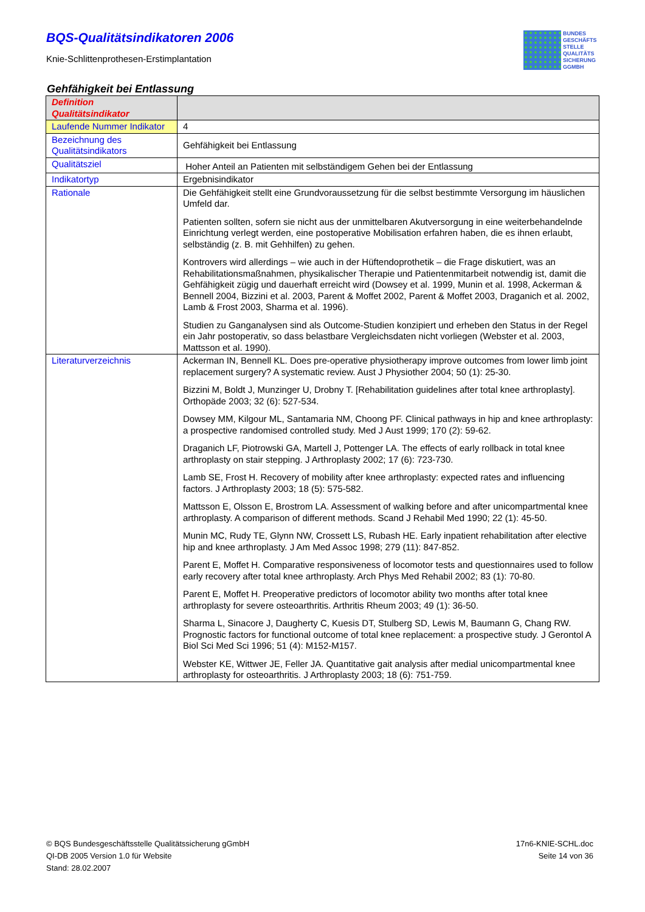BQS-Qualitätsindikatoren 2006
Knie-Schlittenprothesen-Erstimplantation
BUNDES
GESCHÄFTS
STELLE
QUALITÄTS
SICHERUNG
GGMBH
Gehfähigkeit bei Entlassung
| Definition Qualitätsindikator | |
| --- | --- |
| Laufende Nummer Indikator | 4 |
| Bezeichnung des Qualitätsindikators | Gehfähigkeit bei Entlassung |
| Qualitätsziel | Hoher Anteil an Patienten mit selbständigem Gehen bei der Entlassung |
| Indikatortyp | Ergebnisindikator |
| Rationale | Die Gehfähigkeit stellt eine Grundvoraussetzung für die selbst bestimmte Versorgung im häuslichen Umfeld dar. Patienten sollten, sofern sie nicht aus der unmittelbaren Akutversorgung in eine weiterbehandelnde Einrichtung verlegt werden, eine postoperative Mobilisation erfahren haben, die es ihnen erlaubt, selbständig (z. B. mit Gehhilfen) zu gehen. Kontrovers wird allerdings – wie auch in der Hüftendoprothetik – die Frage diskutiert, was an Rehabilitationsmaßnahmen, physikalischer Therapie und Patientenmitarbeit notwendig ist, damit die Gehfähigkeit zügig und dauerhaft erreicht wird (Dowsey et al. 1999, Munin et al. 1998, Ackerman & Bennell 2004, Bizzini et al. 2003, Parent & Moffet 2002, Parent & Moffet 2003, Draganich et al. 2002, Lamb & Frost 2003, Sharma et al. 1996). Studien zu Ganganalysen sind als Outcome-Studien konzipiert und erheben den Status in der Regel ein Jahr postoperativ, so dass belastbare Vergleichsdaten nicht vorliegen (Webster et al. 2003, Mattsson et al. 1990). |
| Literaturverzeichnis | Ackerman IN, Bennell KL. Does pre-operative physiotherapy improve outcomes from lower limb joint replacement surgery? A systematic review. Aust J Physiother 2004; 50 (1): 25-30. Bizzini M, Boldt J, Munzinger U, Drobny T. [Rehabilitation guidelines after total knee arthroplasty]. Orthopäde 2003; 32 (6): 527-534. Dowsey MM, Kilgour ML, Santamaria NM, Choong PF. Clinical pathways in hip and knee arthroplasty: a prospective randomised controlled study. Med J Aust 1999; 170 (2): 59-62. Draganich LF, Piotrowski GA, Martell J, Pottenger LA. The effects of early rollback in total knee arthroplasty on stair stepping. J Arthroplasty 2002; 17 (6): 723-730. Lamb SE, Frost H. Recovery of mobility after knee arthroplasty: expected rates and influencing factors. J Arthroplasty 2003; 18 (5): 575-582. Mattsson E, Olsson E, Brostrom LA. Assessment of walking before and after unicompartmental knee arthroplasty. A comparison of different methods. Scand J Rehabil Med 1990; 22 (1): 45-50. Munin MC, Rudy TE, Glynn NW, Crossett LS, Rubash HE. Early inpatient rehabilitation after elective hip and knee arthroplasty. J Am Med Assoc 1998; 279 (11): 847-852. Parent E, Moffet H. Comparative responsiveness of locomotor tests and questionnaires used to follow early recovery after total knee arthroplasty. Arch Phys Med Rehabil 2002; 83 (1): 70-80. Parent E, Moffet H. Preoperative predictors of locomotor ability two months after total knee arthroplasty for severe osteoarthritis. Arthritis Rheum 2003; 49 (1): 36-50. Sharma L, Sinacore J, Daugherty C, Kuesis DT, Stulberg SD, Lewis M, Baumann G, Chang RW. Prognostic factors for functional outcome of total knee replacement: a prospective study. J Gerontol A Biol Sci Med Sci 1996; 51 (4): M152-M157. Webster KE, Wittwer JE, Feller JA. Quantitative gait analysis after medial unicompartmental knee arthroplasty for osteoarthritis. J Arthroplasty 2003; 18 (6): 751-759. |
17n6-KNIE-SCHL.doc
Seite 14 von 36
© BQS Bundesgeschäftsstelle Qualitätssicherung gGmbH
QI-DB 2005 Version 1.0 für Website
Stand: 28.02.2007